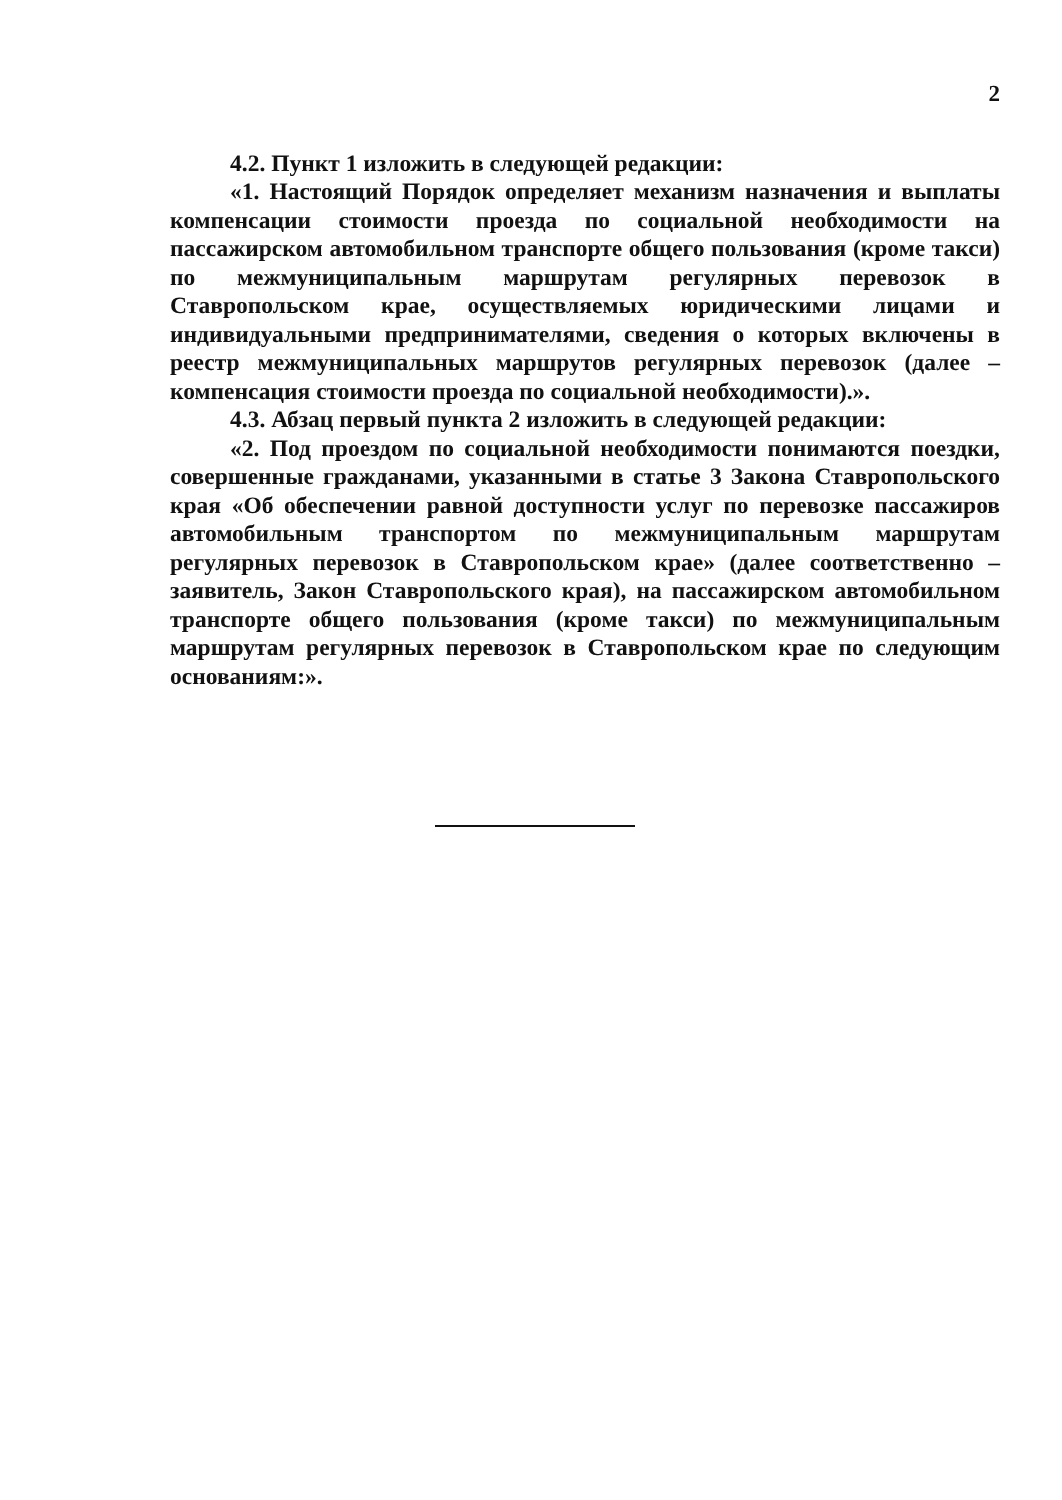2
4.2. Пункт 1 изложить в следующей редакции:
«1. Настоящий Порядок определяет механизм назначения и выплаты компенсации стоимости проезда по социальной необходимости на пассажирском автомобильном транспорте общего пользования (кроме такси) по межмуниципальным маршрутам регулярных перевозок в Ставропольском крае, осуществляемых юридическими лицами и индивидуальными предпринимателями, сведения о которых включены в реестр межмуниципальных маршрутов регулярных перевозок (далее – компенсация стоимости проезда по социальной необходимости).».
4.3. Абзац первый пункта 2 изложить в следующей редакции:
«2. Под проездом по социальной необходимости понимаются поездки, совершенные гражданами, указанными в статье 3 Закона Ставропольского края «Об обеспечении равной доступности услуг по перевозке пассажиров автомобильным транспортом по межмуниципальным маршрутам регулярных перевозок в Ставропольском крае» (далее соответственно – заявитель, Закон Ставропольского края), на пассажирском автомобильном транспорте общего пользования (кроме такси) по межмуниципальным маршрутам регулярных перевозок в Ставропольском крае по следующим основаниям:».